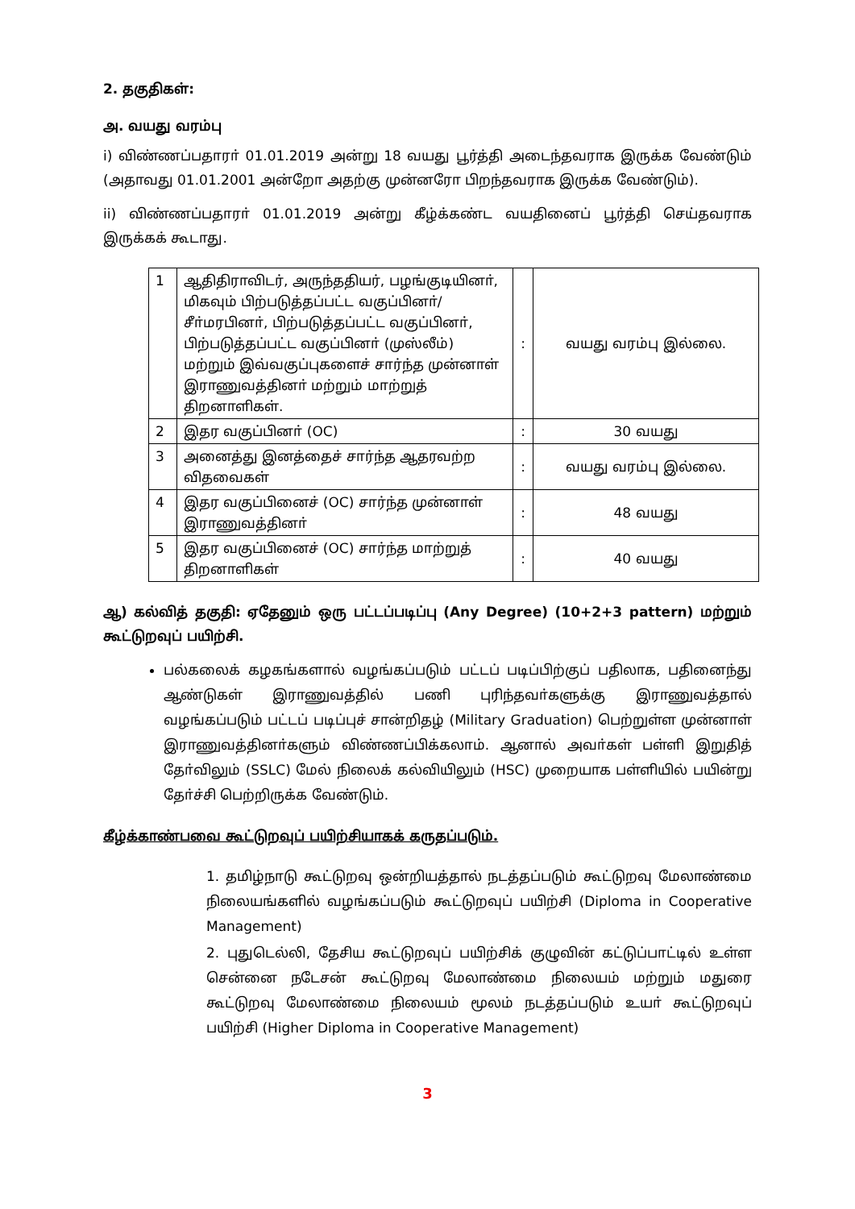2. தகுதிகள்:
அ. வயது வரம்பு
i) விண்ணப்பதாரா் 01.01.2019 அன்று 18 வயது பூர்த்தி அடைந்தவராக இருக்க வேண்டும் (அதாவது 01.01.2001 அன்றோ அதற்கு முன்னரோ பிறந்தவராக இருக்க வேண்டும்).
ii) விண்ணப்பதாரா் 01.01.2019 அன்று கீழ்க்கண்ட வயதினைப் பூர்த்தி செய்தவராக இருக்கக் கூடாது.
| 1 | ஆதிதிராவிடர், அருந்ததியர், பழங்குடியினா், மிகவும் பிற்படுத்தப்பட்ட வகுப்பினா்/ சீா்மரபினா், பிற்படுத்தப்பட்ட வகுப்பினா், பிற்படுத்தப்பட்ட வகுப்பினா் (முஸ்லீம்) மற்றும் இவ்வகுப்புகளைச் சார்ந்த முன்னாள் இராணுவத்தினா் மற்றும் மாற்றுத் திறனாளிகள். | : | வயது வரம்பு இல்லை. |
| 2 | இதர வகுப்பினா் (OC) | : | 30 வயது |
| 3 | அனைத்து இனத்தைச் சார்ந்த ஆதரவற்ற விதவைகள் | : | வயது வரம்பு இல்லை. |
| 4 | இதர வகுப்பினைச் (OC) சார்ந்த முன்னாள் இராணுவத்தினா் | : | 48 வயது |
| 5 | இதர வகுப்பினைச் (OC) சார்ந்த மாற்றுத் திறனாளிகள் | : | 40 வயது |
ஆ) கல்வித் தகுதி: ஏதேனும் ஒரு பட்டப்படிப்பு (Any Degree) (10+2+3 pattern) மற்றும் கூட்டுறவுப் பயிற்சி.
பல்கலைக் கழகங்களால் வழங்கப்படும் பட்டப் படிப்பிற்குப் பதிலாக, பதினைந்து ஆண்டுகள் இராணுவத்தில் பணி புரிந்தவா்களுக்கு இராணுவத்தால் வழங்கப்படும் பட்டப் படிப்புச் சான்றிதழ் (Military Graduation) பெற்றுள்ள முன்னாள் இராணுவத்தினா்களும் விண்ணப்பிக்கலாம். ஆனால் அவா்கள் பள்ளி இறுதித் தோ்விலும் (SSLC) மேல் நிலைக் கல்வியிலும் (HSC) முறையாக பள்ளியில் பயின்று தோ்ச்சி பெற்றிருக்க வேண்டும்.
கீழ்க்காண்பவை கூட்டுறவுப் பயிற்சியாகக் கருதப்படும்.
1. தமிழ்நாடு கூட்டுறவு ஒன்றியத்தால் நடத்தப்படும் கூட்டுறவு மேலாண்மை நிலையங்களில் வழங்கப்படும் கூட்டுறவுப் பயிற்சி (Diploma in Cooperative Management)
2. புதுடெல்லி, தேசிய கூட்டுறவுப் பயிற்சிக் குழுவின் கட்டுப்பாட்டில் உள்ள சென்னை நடேசன் கூட்டுறவு மேலாண்மை நிலையம் மற்றும் மதுரை கூட்டுறவு மேலாண்மை நிலையம் மூலம் நடத்தப்படும் உயா் கூட்டுறவுப் பயிற்சி (Higher Diploma in Cooperative Management)
3